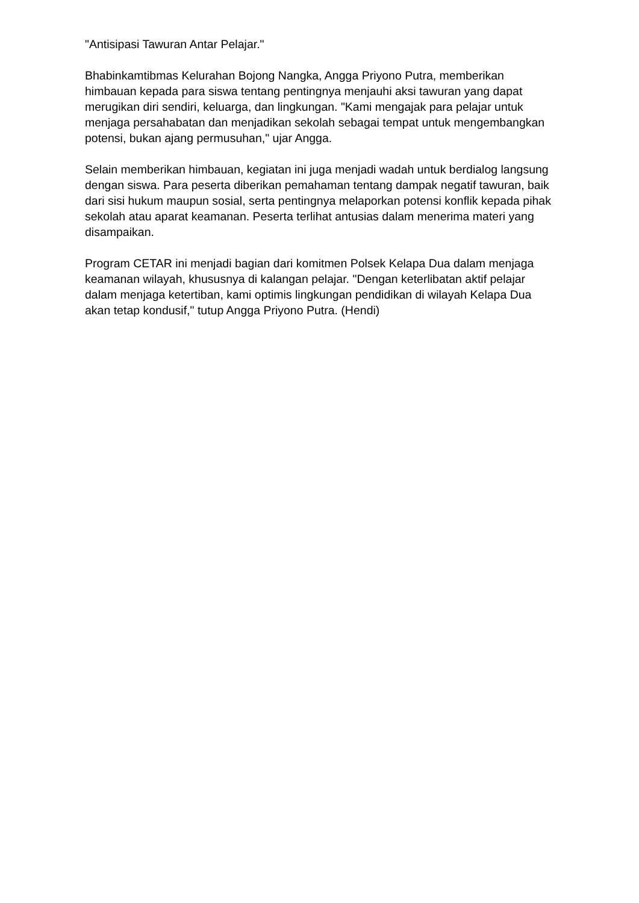"Antisipasi Tawuran Antar Pelajar."
Bhabinkamtibmas Kelurahan Bojong Nangka, Angga Priyono Putra, memberikan himbauan kepada para siswa tentang pentingnya menjauhi aksi tawuran yang dapat merugikan diri sendiri, keluarga, dan lingkungan. "Kami mengajak para pelajar untuk menjaga persahabatan dan menjadikan sekolah sebagai tempat untuk mengembangkan potensi, bukan ajang permusuhan," ujar Angga.
Selain memberikan himbauan, kegiatan ini juga menjadi wadah untuk berdialog langsung dengan siswa. Para peserta diberikan pemahaman tentang dampak negatif tawuran, baik dari sisi hukum maupun sosial, serta pentingnya melaporkan potensi konflik kepada pihak sekolah atau aparat keamanan. Peserta terlihat antusias dalam menerima materi yang disampaikan.
Program CETAR ini menjadi bagian dari komitmen Polsek Kelapa Dua dalam menjaga keamanan wilayah, khususnya di kalangan pelajar. "Dengan keterlibatan aktif pelajar dalam menjaga ketertiban, kami optimis lingkungan pendidikan di wilayah Kelapa Dua akan tetap kondusif," tutup Angga Priyono Putra. (Hendi)